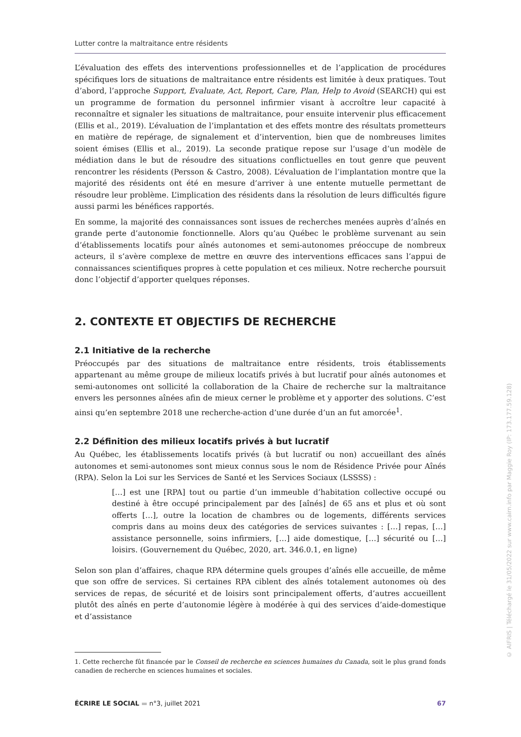Lutter contre la maltraitance entre résidents
L’évaluation des effets des interventions professionnelles et de l’application de procédures spécifiques lors de situations de maltraitance entre résidents est limitée à deux pratiques. Tout d’abord, l’approche Support, Evaluate, Act, Report, Care, Plan, Help to Avoid (SEARCH) qui est un programme de formation du personnel infirmier visant à accroître leur capacité à reconnaître et signaler les situations de maltraitance, pour ensuite intervenir plus efficacement (Ellis et al., 2019). L’évaluation de l’implantation et des effets montre des résultats prometteurs en matière de repérage, de signalement et d’intervention, bien que de nombreuses limites soient émises (Ellis et al., 2019). La seconde pratique repose sur l’usage d’un modèle de médiation dans le but de résoudre des situations conflictuelles en tout genre que peuvent rencontrer les résidents (Persson & Castro, 2008). L’évaluation de l’implantation montre que la majorité des résidents ont été en mesure d’arriver à une entente mutuelle permettant de résoudre leur problème. L’implication des résidents dans la résolution de leurs difficultés figure aussi parmi les bénéfices rapportés.
En somme, la majorité des connaissances sont issues de recherches menées auprès d’aînés en grande perte d’autonomie fonctionnelle. Alors qu’au Québec le problème survenant au sein d’établissements locatifs pour aînés autonomes et semi-autonomes préoccupe de nombreux acteurs, il s’avère complexe de mettre en œuvre des interventions efficaces sans l’appui de connaissances scientifiques propres à cette population et ces milieux. Notre recherche poursuit donc l’objectif d’apporter quelques réponses.
2. CONTEXTE ET OBJECTIFS DE RECHERCHE
2.1 Initiative de la recherche
Préoccupés par des situations de maltraitance entre résidents, trois établissements appartenant au même groupe de milieux locatifs privés à but lucratif pour aînés autonomes et semi-autonomes ont sollicité la collaboration de la Chaire de recherche sur la maltraitance envers les personnes aînées afin de mieux cerner le problème et y apporter des solutions. C’est ainsi qu’en septembre 2018 une recherche-action d’une durée d’un an fut amorcée<sup>1</sup>.
2.2 Définition des milieux locatifs privés à but lucratif
Au Québec, les établissements locatifs privés (à but lucratif ou non) accueillant des aînés autonomes et semi-autonomes sont mieux connus sous le nom de Résidence Privée pour Aînés (RPA). Selon la Loi sur les Services de Santé et les Services Sociaux (LSSSS) :
[…] est une [RPA] tout ou partie d’un immeuble d’habitation collective occupé ou destiné à être occupé principalement par des [aînés] de 65 ans et plus et où sont offerts […], outre la location de chambres ou de logements, différents services compris dans au moins deux des catégories de services suivantes : […] repas, […] assistance personnelle, soins infirmiers, […] aide domestique, […] sécurité ou […] loisirs. (Gouvernement du Québec, 2020, art. 346.0.1, en ligne)
Selon son plan d’affaires, chaque RPA détermine quels groupes d’aînés elle accueille, de même que son offre de services. Si certaines RPA ciblent des aînés totalement autonomes où des services de repas, de sécurité et de loisirs sont principalement offerts, d’autres accueillent plutôt des aînés en perte d’autonomie légère à modérée à qui des services d’aide-domestique et d’assistance
1. Cette recherche fût financée par le Conseil de recherche en sciences humaines du Canada, soit le plus grand fonds canadien de recherche en sciences humaines et sociales.
ÉCRIRE LE SOCIAL ▬ n°3, juillet 2021 67
© AIFRIS | Téléchargé le 31/05/2022 sur www.cairn.info par Maggie Roy (IP: 173.177.59.128)